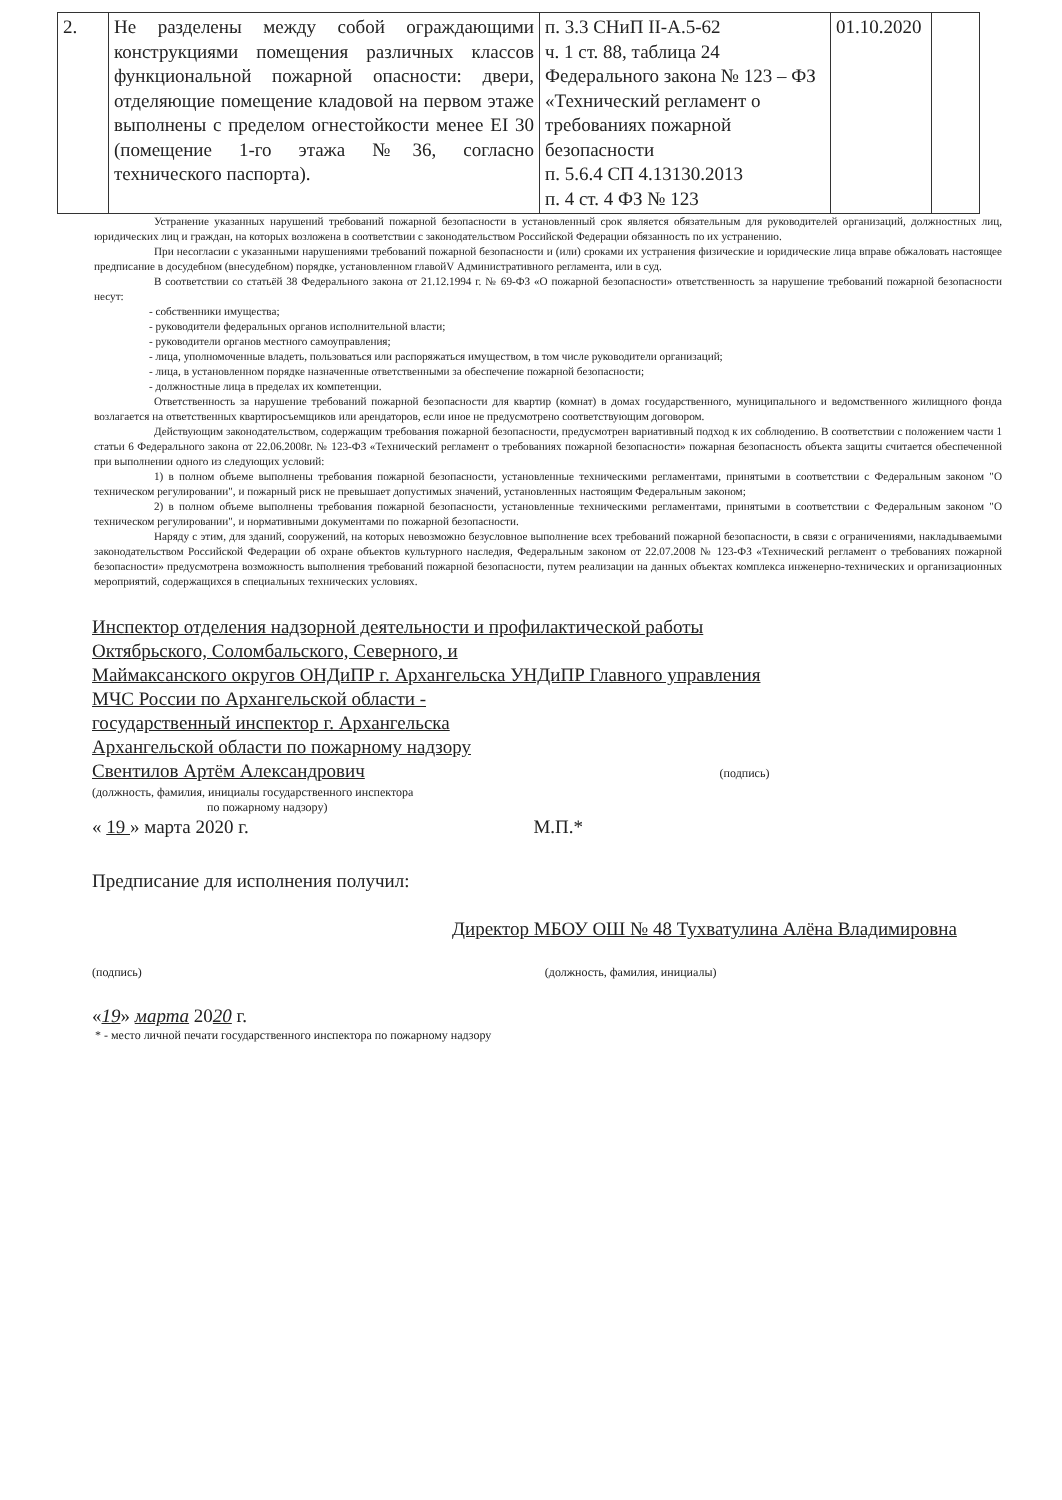| 2. | Не разделены между собой ограждающими конструкциями помещения различных классов функциональной пожарной опасности: двери, отделяющие помещение кладовой на первом этаже выполнены с пределом огнестойкости менее EI 30 (помещение 1-го этажа №36, согласно технического паспорта). | п. 3.3 СНиП II-А.5-62 ч. 1 ст. 88, таблица 24 Федерального закона № 123 – ФЗ «Технический регламент о требованиях пожарной безопасности п. 5.6.4 СП 4.13130.2013 п. 4 ст. 4 ФЗ № 123 | 01.10.2020 | |
Устранение указанных нарушений требований пожарной безопасности в установленный срок является обязательным для руководителей организаций, должностных лиц, юридических лиц и граждан, на которых возложена в соответствии с законодательством Российской Федерации обязанность по их устранению.
При несогласии с указанными нарушениями требований пожарной безопасности и (или) сроками их устранения физические и юридические лица вправе обжаловать настоящее предписание в досудебном (внесудебном) порядке, установленном главойV Административного регламента, или в суд.
В соответствии со статьёй 38 Федерального закона от 21.12.1994 г. № 69-ФЗ «О пожарной безопасности» ответственность за нарушение требований пожарной безопасности несут:
- собственники имущества;
- руководители федеральных органов исполнительной власти;
- руководители органов местного самоуправления;
- лица, уполномоченные владеть, пользоваться или распоряжаться имуществом, в том числе руководители организаций;
- лица, в установленном порядке назначенные ответственными за обеспечение пожарной безопасности;
- должностные лица в пределах их компетенции.
Ответственность за нарушение требований пожарной безопасности для квартир (комнат) в домах государственного, муниципального и ведомственного жилищного фонда возлагается на ответственных квартиросъемщиков или арендаторов, если иное не предусмотрено соответствующим договором.
Действующим законодательством, содержащим требования пожарной безопасности, предусмотрен вариативный подход к их соблюдению. В соответствии с положением части 1 статьи 6 Федерального закона от 22.06.2008г. № 123-ФЗ «Технический регламент о требованиях пожарной безопасности» пожарная безопасность объекта защиты считается обеспеченной при выполнении одного из следующих условий:
1) в полном объеме выполнены требования пожарной безопасности, установленные техническими регламентами, принятыми в соответствии с Федеральным законом "О техническом регулировании", и пожарный риск не превышает допустимых значений, установленных настоящим Федеральным законом;
2) в полном объеме выполнены требования пожарной безопасности, установленные техническими регламентами, принятыми в соответствии с Федеральным законом "О техническом регулировании", и нормативными документами по пожарной безопасности.
Наряду с этим, для зданий, сооружений, на которых невозможно безусловное выполнение всех требований пожарной безопасности, в связи с ограничениями, накладываемыми законодательством Российской Федерации об охране объектов культурного наследия, Федеральным законом от 22.07.2008 № 123-ФЗ «Технический регламент о требованиях пожарной безопасности» предусмотрена возможность выполнения требований пожарной безопасности, путем реализации на данных объектах комплекса инженерно-технических и организационных мероприятий, содержащихся в специальных технических условиях.
Инспектор отделения надзорной деятельности и профилактической работы
Октябрьского, Соломбальского, Северного, и
Маймаксанского округов ОНДиПР г. Архангельска УНДиПР Главного управления
МЧС России по Архангельской области -
государственный инспектор г. Архангельска
Архангельской области по пожарному надзору
Свентилов Артём Александрович (подпись)
(должность, фамилия, инициалы государственного инспектора
по пожарному надзору)
« 19 » марта 2020 г. М.П.*
Предписание для исполнения получил:
Директор МБОУ ОШ № 48 Тухватулина Алёна Владимировна
(подпись) (должность, фамилия, инициалы)
«19» марта 2020 г.
* - место личной печати государственного инспектора по пожарному надзору